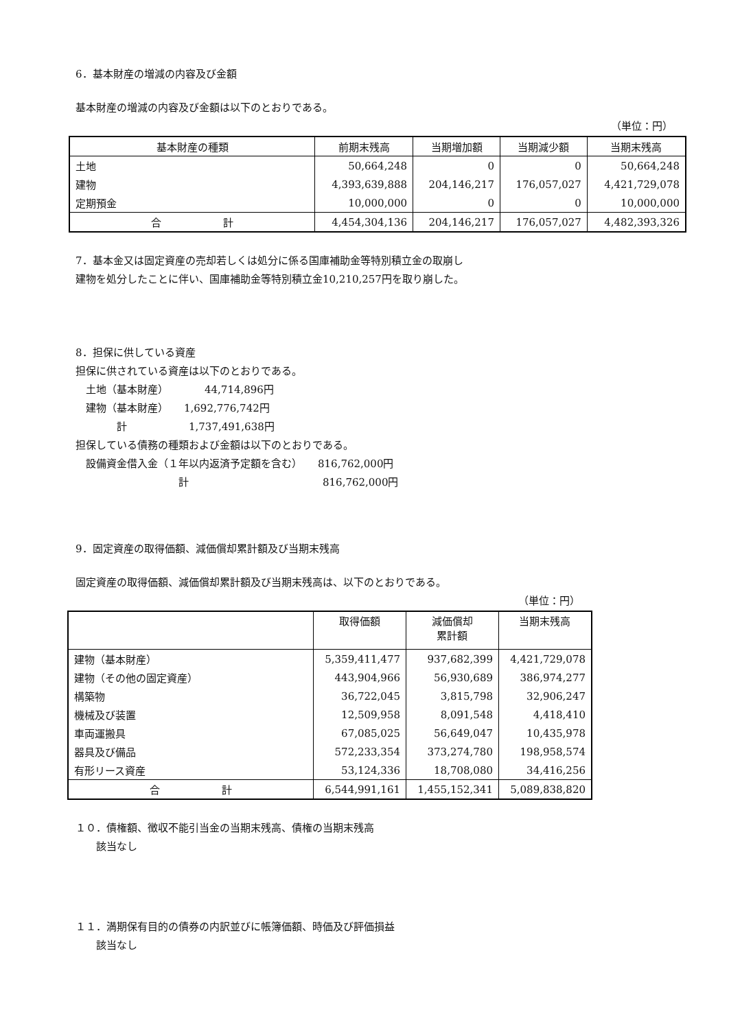6．基本財産の増減の内容及び金額
基本財産の増減の内容及び金額は以下のとおりである。
（単位：円）
| 基本財産の種類 | 前期末残高 | 当期増加額 | 当期減少額 | 当期末残高 |
| --- | --- | --- | --- | --- |
| 土地 | 50,664,248 | 0 | 0 | 50,664,248 |
| 建物 | 4,393,639,888 | 204,146,217 | 176,057,027 | 4,421,729,078 |
| 定期預金 | 10,000,000 | 0 | 0 | 10,000,000 |
| 合 計 | 4,454,304,136 | 204,146,217 | 176,057,027 | 4,482,393,326 |
7．基本金又は固定資産の売却若しくは処分に係る国庫補助金等特別積立金の取崩し
建物を処分したことに伴い、国庫補助金等特別積立金10,210,257円を取り崩した。
8．担保に供している資産
担保に供されている資産は以下のとおりである。
　土地（基本財産）　　　　44,714,896円
　建物（基本財産）　　1,692,776,742円
　　　　計　　　　　　1,737,491,638円
担保している債務の種類および金額は以下のとおりである。
　設備資金借入金（１年以内返済予定額を含む）　　816,762,000円
　　　　　　　　　　計　　　　　　　　　　　　　816,762,000円
9．固定資産の取得価額、減価償却累計額及び当期末残高
固定資産の取得価額、減価償却累計額及び当期末残高は、以下のとおりである。
（単位：円）
| | 取得価額 | 減価償却 累計額 | 当期末残高 |
| --- | --- | --- | --- |
| 建物（基本財産） | 5,359,411,477 | 937,682,399 | 4,421,729,078 |
| 建物（その他の固定資産） | 443,904,966 | 56,930,689 | 386,974,277 |
| 構築物 | 36,722,045 | 3,815,798 | 32,906,247 |
| 機械及び装置 | 12,509,958 | 8,091,548 | 4,418,410 |
| 車両運搬具 | 67,085,025 | 56,649,047 | 10,435,978 |
| 器具及び備品 | 572,233,354 | 373,274,780 | 198,958,574 |
| 有形リース資産 | 53,124,336 | 18,708,080 | 34,416,256 |
| 合 計 | 6,544,991,161 | 1,455,152,341 | 5,089,838,820 |
１０．債権額、徴収不能引当金の当期末残高、債権の当期末残高
　　該当なし
１１．満期保有目的の債券の内訳並びに帳簿価額、時価及び評価損益
　　該当なし